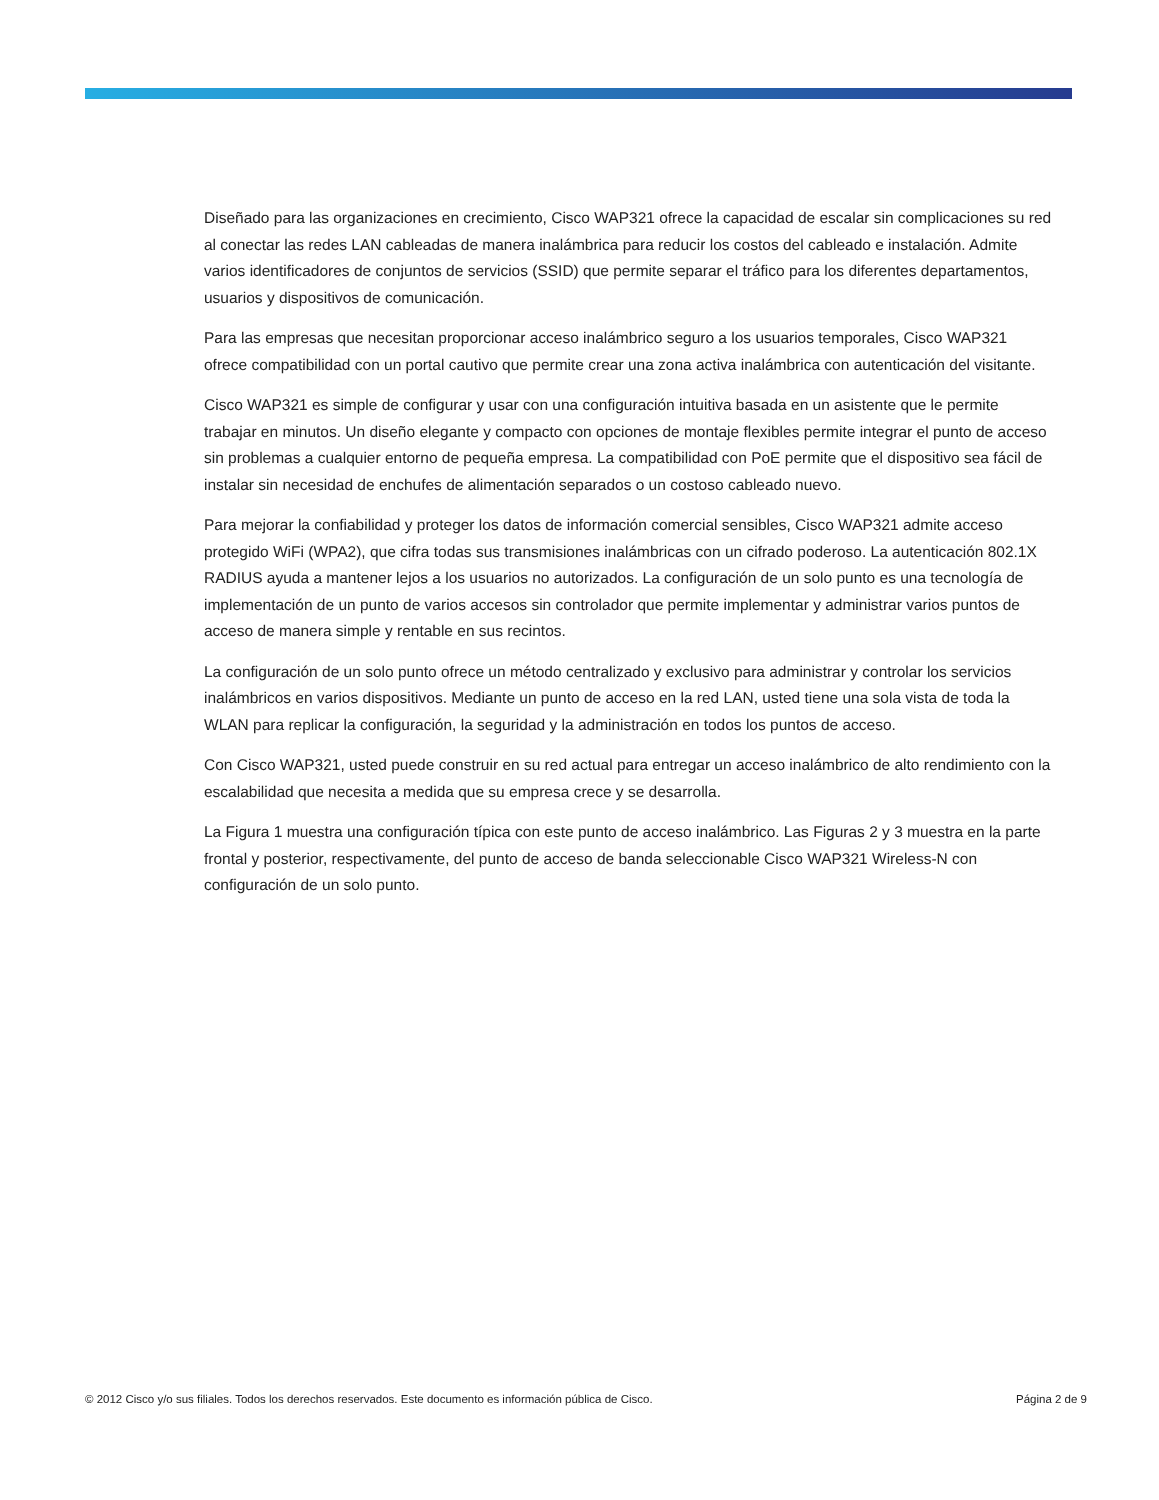Diseñado para las organizaciones en crecimiento, Cisco WAP321 ofrece la capacidad de escalar sin complicaciones su red al conectar las redes LAN cableadas de manera inalámbrica para reducir los costos del cableado e instalación. Admite varios identificadores de conjuntos de servicios (SSID) que permite separar el tráfico para los diferentes departamentos, usuarios y dispositivos de comunicación.
Para las empresas que necesitan proporcionar acceso inalámbrico seguro a los usuarios temporales, Cisco WAP321 ofrece compatibilidad con un portal cautivo que permite crear una zona activa inalámbrica con autenticación del visitante.
Cisco WAP321 es simple de configurar y usar con una configuración intuitiva basada en un asistente que le permite trabajar en minutos. Un diseño elegante y compacto con opciones de montaje flexibles permite integrar el punto de acceso sin problemas a cualquier entorno de pequeña empresa. La compatibilidad con PoE permite que el dispositivo sea fácil de instalar sin necesidad de enchufes de alimentación separados o un costoso cableado nuevo.
Para mejorar la confiabilidad y proteger los datos de información comercial sensibles, Cisco WAP321 admite acceso protegido WiFi (WPA2), que cifra todas sus transmisiones inalámbricas con un cifrado poderoso. La autenticación 802.1X RADIUS ayuda a mantener lejos a los usuarios no autorizados. La configuración de un solo punto es una tecnología de implementación de un punto de varios accesos sin controlador que permite implementar y administrar varios puntos de acceso de manera simple y rentable en sus recintos.
La configuración de un solo punto ofrece un método centralizado y exclusivo para administrar y controlar los servicios inalámbricos en varios dispositivos. Mediante un punto de acceso en la red LAN, usted tiene una sola vista de toda la WLAN para replicar la configuración, la seguridad y la administración en todos los puntos de acceso.
Con Cisco WAP321, usted puede construir en su red actual para entregar un acceso inalámbrico de alto rendimiento con la escalabilidad que necesita a medida que su empresa crece y se desarrolla.
La Figura 1 muestra una configuración típica con este punto de acceso inalámbrico. Las Figuras 2 y 3 muestra en la parte frontal y posterior, respectivamente, del punto de acceso de banda seleccionable Cisco WAP321 Wireless-N con configuración de un solo punto.
© 2012 Cisco y/o sus filiales. Todos los derechos reservados. Este documento es información pública de Cisco. Página 2 de 9